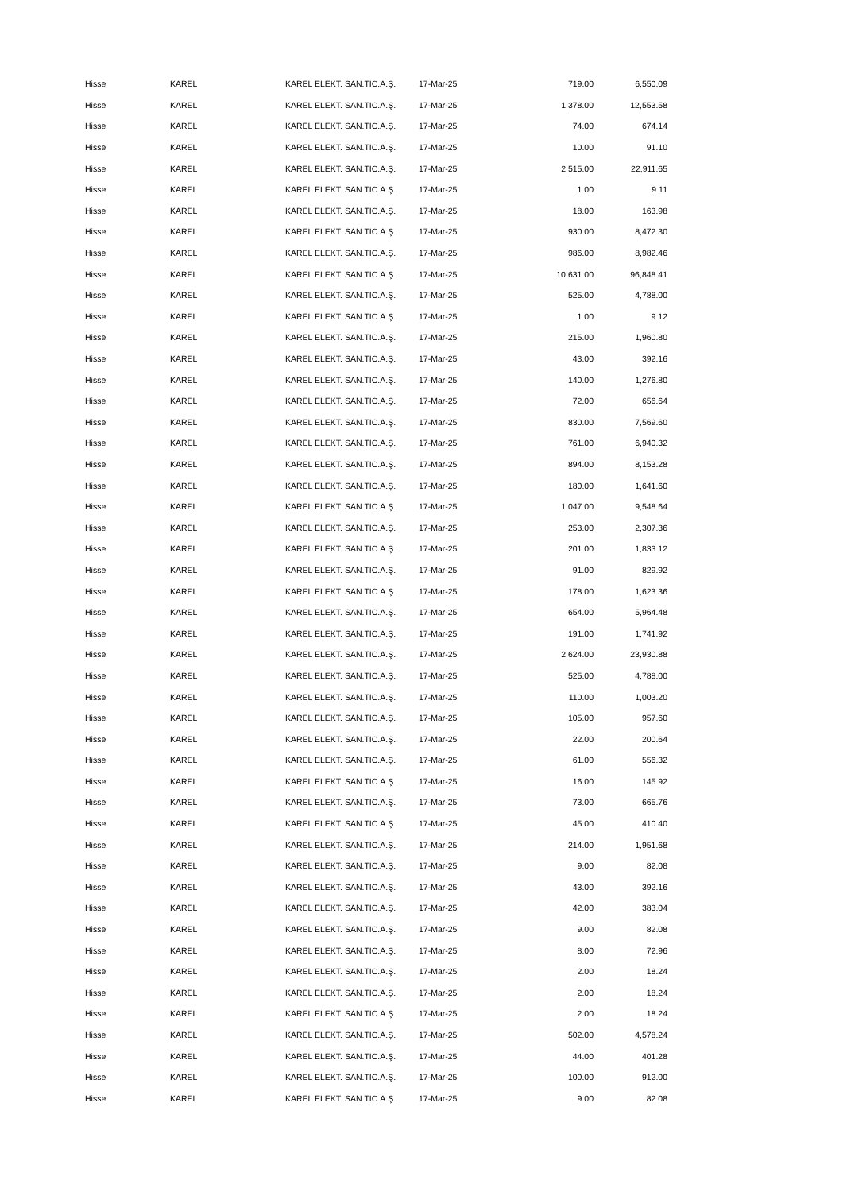| Hisse | KAREL | KAREL ELEKT. SAN.TIC.A.Ş. | 17-Mar-25 | 719.00 | 6,550.09 |
| Hisse | KAREL | KAREL ELEKT. SAN.TIC.A.Ş. | 17-Mar-25 | 1,378.00 | 12,553.58 |
| Hisse | KAREL | KAREL ELEKT. SAN.TIC.A.Ş. | 17-Mar-25 | 74.00 | 674.14 |
| Hisse | KAREL | KAREL ELEKT. SAN.TIC.A.Ş. | 17-Mar-25 | 10.00 | 91.10 |
| Hisse | KAREL | KAREL ELEKT. SAN.TIC.A.Ş. | 17-Mar-25 | 2,515.00 | 22,911.65 |
| Hisse | KAREL | KAREL ELEKT. SAN.TIC.A.Ş. | 17-Mar-25 | 1.00 | 9.11 |
| Hisse | KAREL | KAREL ELEKT. SAN.TIC.A.Ş. | 17-Mar-25 | 18.00 | 163.98 |
| Hisse | KAREL | KAREL ELEKT. SAN.TIC.A.Ş. | 17-Mar-25 | 930.00 | 8,472.30 |
| Hisse | KAREL | KAREL ELEKT. SAN.TIC.A.Ş. | 17-Mar-25 | 986.00 | 8,982.46 |
| Hisse | KAREL | KAREL ELEKT. SAN.TIC.A.Ş. | 17-Mar-25 | 10,631.00 | 96,848.41 |
| Hisse | KAREL | KAREL ELEKT. SAN.TIC.A.Ş. | 17-Mar-25 | 525.00 | 4,788.00 |
| Hisse | KAREL | KAREL ELEKT. SAN.TIC.A.Ş. | 17-Mar-25 | 1.00 | 9.12 |
| Hisse | KAREL | KAREL ELEKT. SAN.TIC.A.Ş. | 17-Mar-25 | 215.00 | 1,960.80 |
| Hisse | KAREL | KAREL ELEKT. SAN.TIC.A.Ş. | 17-Mar-25 | 43.00 | 392.16 |
| Hisse | KAREL | KAREL ELEKT. SAN.TIC.A.Ş. | 17-Mar-25 | 140.00 | 1,276.80 |
| Hisse | KAREL | KAREL ELEKT. SAN.TIC.A.Ş. | 17-Mar-25 | 72.00 | 656.64 |
| Hisse | KAREL | KAREL ELEKT. SAN.TIC.A.Ş. | 17-Mar-25 | 830.00 | 7,569.60 |
| Hisse | KAREL | KAREL ELEKT. SAN.TIC.A.Ş. | 17-Mar-25 | 761.00 | 6,940.32 |
| Hisse | KAREL | KAREL ELEKT. SAN.TIC.A.Ş. | 17-Mar-25 | 894.00 | 8,153.28 |
| Hisse | KAREL | KAREL ELEKT. SAN.TIC.A.Ş. | 17-Mar-25 | 180.00 | 1,641.60 |
| Hisse | KAREL | KAREL ELEKT. SAN.TIC.A.Ş. | 17-Mar-25 | 1,047.00 | 9,548.64 |
| Hisse | KAREL | KAREL ELEKT. SAN.TIC.A.Ş. | 17-Mar-25 | 253.00 | 2,307.36 |
| Hisse | KAREL | KAREL ELEKT. SAN.TIC.A.Ş. | 17-Mar-25 | 201.00 | 1,833.12 |
| Hisse | KAREL | KAREL ELEKT. SAN.TIC.A.Ş. | 17-Mar-25 | 91.00 | 829.92 |
| Hisse | KAREL | KAREL ELEKT. SAN.TIC.A.Ş. | 17-Mar-25 | 178.00 | 1,623.36 |
| Hisse | KAREL | KAREL ELEKT. SAN.TIC.A.Ş. | 17-Mar-25 | 654.00 | 5,964.48 |
| Hisse | KAREL | KAREL ELEKT. SAN.TIC.A.Ş. | 17-Mar-25 | 191.00 | 1,741.92 |
| Hisse | KAREL | KAREL ELEKT. SAN.TIC.A.Ş. | 17-Mar-25 | 2,624.00 | 23,930.88 |
| Hisse | KAREL | KAREL ELEKT. SAN.TIC.A.Ş. | 17-Mar-25 | 525.00 | 4,788.00 |
| Hisse | KAREL | KAREL ELEKT. SAN.TIC.A.Ş. | 17-Mar-25 | 110.00 | 1,003.20 |
| Hisse | KAREL | KAREL ELEKT. SAN.TIC.A.Ş. | 17-Mar-25 | 105.00 | 957.60 |
| Hisse | KAREL | KAREL ELEKT. SAN.TIC.A.Ş. | 17-Mar-25 | 22.00 | 200.64 |
| Hisse | KAREL | KAREL ELEKT. SAN.TIC.A.Ş. | 17-Mar-25 | 61.00 | 556.32 |
| Hisse | KAREL | KAREL ELEKT. SAN.TIC.A.Ş. | 17-Mar-25 | 16.00 | 145.92 |
| Hisse | KAREL | KAREL ELEKT. SAN.TIC.A.Ş. | 17-Mar-25 | 73.00 | 665.76 |
| Hisse | KAREL | KAREL ELEKT. SAN.TIC.A.Ş. | 17-Mar-25 | 45.00 | 410.40 |
| Hisse | KAREL | KAREL ELEKT. SAN.TIC.A.Ş. | 17-Mar-25 | 214.00 | 1,951.68 |
| Hisse | KAREL | KAREL ELEKT. SAN.TIC.A.Ş. | 17-Mar-25 | 9.00 | 82.08 |
| Hisse | KAREL | KAREL ELEKT. SAN.TIC.A.Ş. | 17-Mar-25 | 43.00 | 392.16 |
| Hisse | KAREL | KAREL ELEKT. SAN.TIC.A.Ş. | 17-Mar-25 | 42.00 | 383.04 |
| Hisse | KAREL | KAREL ELEKT. SAN.TIC.A.Ş. | 17-Mar-25 | 9.00 | 82.08 |
| Hisse | KAREL | KAREL ELEKT. SAN.TIC.A.Ş. | 17-Mar-25 | 8.00 | 72.96 |
| Hisse | KAREL | KAREL ELEKT. SAN.TIC.A.Ş. | 17-Mar-25 | 2.00 | 18.24 |
| Hisse | KAREL | KAREL ELEKT. SAN.TIC.A.Ş. | 17-Mar-25 | 2.00 | 18.24 |
| Hisse | KAREL | KAREL ELEKT. SAN.TIC.A.Ş. | 17-Mar-25 | 2.00 | 18.24 |
| Hisse | KAREL | KAREL ELEKT. SAN.TIC.A.Ş. | 17-Mar-25 | 502.00 | 4,578.24 |
| Hisse | KAREL | KAREL ELEKT. SAN.TIC.A.Ş. | 17-Mar-25 | 44.00 | 401.28 |
| Hisse | KAREL | KAREL ELEKT. SAN.TIC.A.Ş. | 17-Mar-25 | 100.00 | 912.00 |
| Hisse | KAREL | KAREL ELEKT. SAN.TIC.A.Ş. | 17-Mar-25 | 9.00 | 82.08 |